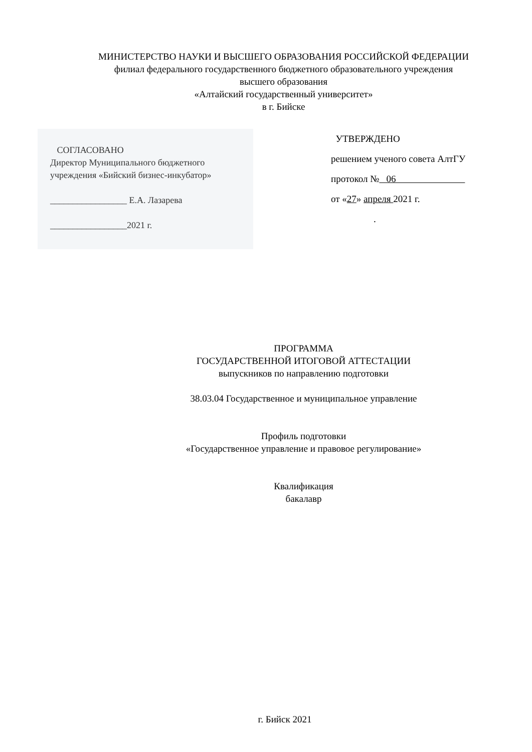МИНИСТЕРСТВО НАУКИ И ВЫСШЕГО ОБРАЗОВАНИЯ РОССИЙСКОЙ ФЕДЕРАЦИИ
филиал федерального государственного бюджетного образовательного учреждения
высшего образования
«Алтайский государственный университет»
в г. Бийске
СОГЛАСОВАНО
Директор Муниципального бюджетного
учреждения «Бийский бизнес-инкубатор»
_________________ Е.А. Лазарева
_________________2021 г.
УТВЕРЖДЕНО
решением ученого совета АлтГУ
протокол № 06
от «27» апреля 2021 г.
.
ПРОГРАММА
ГОСУДАРСТВЕННОЙ ИТОГОВОЙ АТТЕСТАЦИИ
выпускников по направлению подготовки
38.03.04 Государственное и муниципальное управление
Профиль подготовки
«Государственное управление и правовое регулирование»
Квалификация
бакалавр
г. Бийск 2021